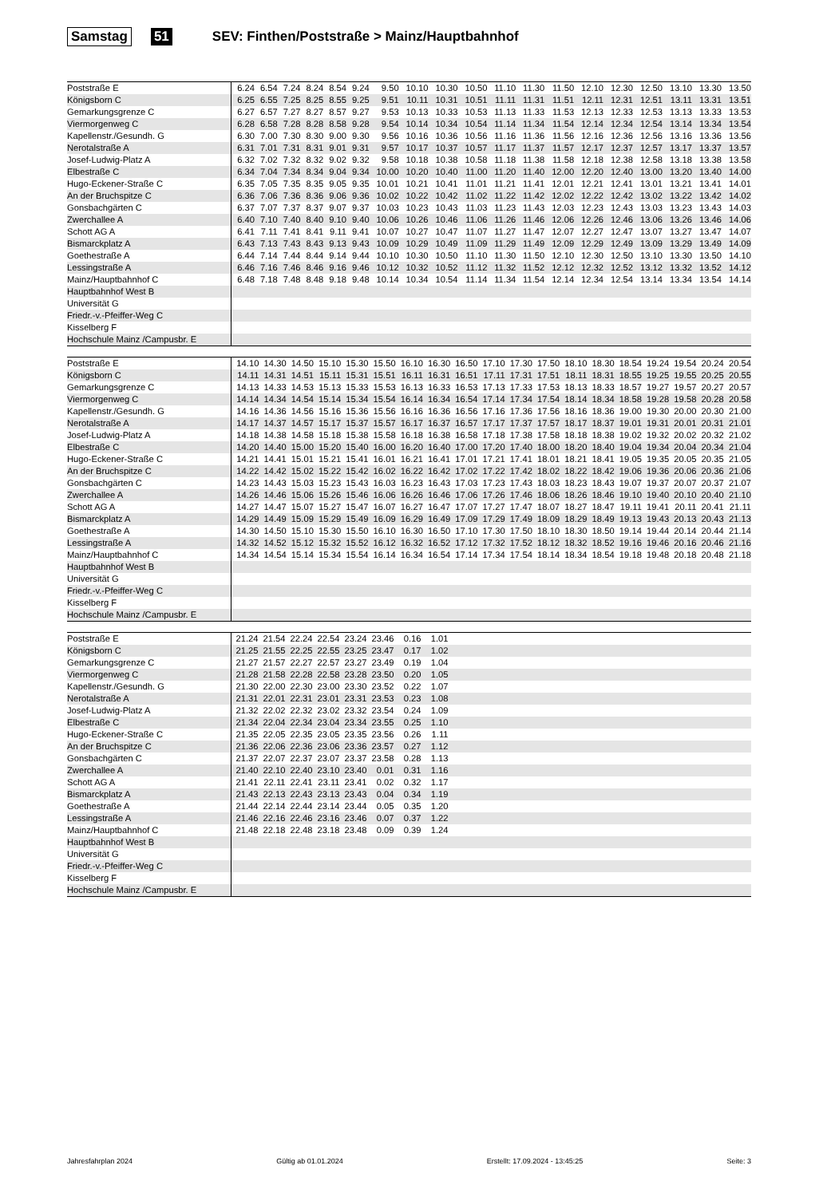Samstag 51 SEV: Finthen/Poststraße > Mainz/Hauptbahnhof
| Poststraße E | 6.24 | 6.54 | 7.24 | 8.24 | 8.54 | 9.24 | 9.50 | 10.10 | 10.30 | 10.50 | 11.10 | 11.30 | 11.50 | 12.10 | 12.30 | 12.50 | 13.10 | 13.30 | 13.50 |
| Königsborn C | 6.25 | 6.55 | 7.25 | 8.25 | 8.55 | 9.25 | 9.51 | 10.11 | 10.31 | 10.51 | 11.11 | 11.31 | 11.51 | 12.11 | 12.31 | 12.51 | 13.11 | 13.31 | 13.51 |
| Gemarkungsgrenze C | 6.27 | 6.57 | 7.27 | 8.27 | 8.57 | 9.27 | 9.53 | 10.13 | 10.33 | 10.53 | 11.13 | 11.33 | 11.53 | 12.13 | 12.33 | 12.53 | 13.13 | 13.33 | 13.53 |
| Viermorgenweg C | 6.28 | 6.58 | 7.28 | 8.28 | 8.58 | 9.28 | 9.54 | 10.14 | 10.34 | 10.54 | 11.14 | 11.34 | 11.54 | 12.14 | 12.34 | 12.54 | 13.14 | 13.34 | 13.54 |
| Kapellenstr./Gesundh. G | 6.30 | 7.00 | 7.30 | 8.30 | 9.00 | 9.30 | 9.56 | 10.16 | 10.36 | 10.56 | 11.16 | 11.36 | 11.56 | 12.16 | 12.36 | 12.56 | 13.16 | 13.36 | 13.56 |
| Nerotalstraße A | 6.31 | 7.01 | 7.31 | 8.31 | 9.01 | 9.31 | 9.57 | 10.17 | 10.37 | 10.57 | 11.17 | 11.37 | 11.57 | 12.17 | 12.37 | 12.57 | 13.17 | 13.37 | 13.57 |
| Josef-Ludwig-Platz A | 6.32 | 7.02 | 7.32 | 8.32 | 9.02 | 9.32 | 9.58 | 10.18 | 10.38 | 10.58 | 11.18 | 11.38 | 11.58 | 12.18 | 12.38 | 12.58 | 13.18 | 13.38 | 13.58 |
| Elbestraße C | 6.34 | 7.04 | 7.34 | 8.34 | 9.04 | 9.34 | 10.00 | 10.20 | 10.40 | 11.00 | 11.20 | 11.40 | 12.00 | 12.20 | 12.40 | 13.00 | 13.20 | 13.40 | 14.00 |
| Hugo-Eckener-Straße C | 6.35 | 7.05 | 7.35 | 8.35 | 9.05 | 9.35 | 10.01 | 10.21 | 10.41 | 11.01 | 11.21 | 11.41 | 12.01 | 12.21 | 12.41 | 13.01 | 13.21 | 13.41 | 14.01 |
| An der Bruchspitze C | 6.36 | 7.06 | 7.36 | 8.36 | 9.06 | 9.36 | 10.02 | 10.22 | 10.42 | 11.02 | 11.22 | 11.42 | 12.02 | 12.22 | 12.42 | 13.02 | 13.22 | 13.42 | 14.02 |
| Gonsbachgärten C | 6.37 | 7.07 | 7.37 | 8.37 | 9.07 | 9.37 | 10.03 | 10.23 | 10.43 | 11.03 | 11.23 | 11.43 | 12.03 | 12.23 | 12.43 | 13.03 | 13.23 | 13.43 | 14.03 |
| Zwerchallee A | 6.40 | 7.10 | 7.40 | 8.40 | 9.10 | 9.40 | 10.06 | 10.26 | 10.46 | 11.06 | 11.26 | 11.46 | 12.06 | 12.26 | 12.46 | 13.06 | 13.26 | 13.46 | 14.06 |
| Schott AG A | 6.41 | 7.11 | 7.41 | 8.41 | 9.11 | 9.41 | 10.07 | 10.27 | 10.47 | 11.07 | 11.27 | 11.47 | 12.07 | 12.27 | 12.47 | 13.07 | 13.27 | 13.47 | 14.07 |
| Bismarckplatz A | 6.43 | 7.13 | 7.43 | 8.43 | 9.13 | 9.43 | 10.09 | 10.29 | 10.49 | 11.09 | 11.29 | 11.49 | 12.09 | 12.29 | 12.49 | 13.09 | 13.29 | 13.49 | 14.09 |
| Goethestraße A | 6.44 | 7.14 | 7.44 | 8.44 | 9.14 | 9.44 | 10.10 | 10.30 | 10.50 | 11.10 | 11.30 | 11.50 | 12.10 | 12.30 | 12.50 | 13.10 | 13.30 | 13.50 | 14.10 |
| Lessingstraße A | 6.46 | 7.16 | 7.46 | 8.46 | 9.16 | 9.46 | 10.12 | 10.32 | 10.52 | 11.12 | 11.32 | 11.52 | 12.12 | 12.32 | 12.52 | 13.12 | 13.32 | 13.52 | 14.12 |
| Mainz/Hauptbahnhof C | 6.48 | 7.18 | 7.48 | 8.48 | 9.18 | 9.48 | 10.14 | 10.34 | 10.54 | 11.14 | 11.34 | 11.54 | 12.14 | 12.34 | 12.54 | 13.14 | 13.34 | 13.54 | 14.14 |
| Hauptbahnhof West B | | | | | | | | | | | | | | | | | | | |
| Universität G | | | | | | | | | | | | | | | | | | | |
| Friedr.-v.-Pfeiffer-Weg C | | | | | | | | | | | | | | | | | | | |
| Kisselberg F | | | | | | | | | | | | | | | | | | | |
| Hochschule Mainz /Campusbr. E | | | | | | | | | | | | | | | | | | | |
| Poststraße E | 14.10 | 14.30 | 14.50 | 15.10 | 15.30 | 15.50 | 16.10 | 16.30 | 16.50 | 17.10 | 17.30 | 17.50 | 18.10 | 18.30 | 18.54 | 19.24 | 19.54 | 20.24 | 20.54 |
| Königsborn C | 14.11 | 14.31 | 14.51 | 15.11 | 15.31 | 15.51 | 16.11 | 16.31 | 16.51 | 17.11 | 17.31 | 17.51 | 18.11 | 18.31 | 18.55 | 19.25 | 19.55 | 20.25 | 20.55 |
| Gemarkungsgrenze C | 14.13 | 14.33 | 14.53 | 15.13 | 15.33 | 15.53 | 16.13 | 16.33 | 16.53 | 17.13 | 17.33 | 17.53 | 18.13 | 18.33 | 18.57 | 19.27 | 19.57 | 20.27 | 20.57 |
| Viermorgenweg C | 14.14 | 14.34 | 14.54 | 15.14 | 15.34 | 15.54 | 16.14 | 16.34 | 16.54 | 17.14 | 17.34 | 17.54 | 18.14 | 18.34 | 18.58 | 19.28 | 19.58 | 20.28 | 20.58 |
| Kapellenstr./Gesundh. G | 14.16 | 14.36 | 14.56 | 15.16 | 15.36 | 15.56 | 16.16 | 16.36 | 16.56 | 17.16 | 17.36 | 17.56 | 18.16 | 18.36 | 19.00 | 19.30 | 20.00 | 20.30 | 21.00 |
| Nerotalstraße A | 14.17 | 14.37 | 14.57 | 15.17 | 15.37 | 15.57 | 16.17 | 16.37 | 16.57 | 17.17 | 17.37 | 17.57 | 18.17 | 18.37 | 19.01 | 19.31 | 20.01 | 20.31 | 21.01 |
| Josef-Ludwig-Platz A | 14.18 | 14.38 | 14.58 | 15.18 | 15.38 | 15.58 | 16.18 | 16.38 | 16.58 | 17.18 | 17.38 | 17.58 | 18.18 | 18.38 | 19.02 | 19.32 | 20.02 | 20.32 | 21.02 |
| Elbestraße C | 14.20 | 14.40 | 15.00 | 15.20 | 15.40 | 16.00 | 16.20 | 16.40 | 17.00 | 17.20 | 17.40 | 18.00 | 18.20 | 18.40 | 19.04 | 19.34 | 20.04 | 20.34 | 21.04 |
| Hugo-Eckener-Straße C | 14.21 | 14.41 | 15.01 | 15.21 | 15.41 | 16.01 | 16.21 | 16.41 | 17.01 | 17.21 | 17.41 | 18.01 | 18.21 | 18.41 | 19.05 | 19.35 | 20.05 | 20.35 | 21.05 |
| An der Bruchspitze C | 14.22 | 14.42 | 15.02 | 15.22 | 15.42 | 16.02 | 16.22 | 16.42 | 17.02 | 17.22 | 17.42 | 18.02 | 18.22 | 18.42 | 19.06 | 19.36 | 20.06 | 20.36 | 21.06 |
| Gonsbachgärten C | 14.23 | 14.43 | 15.03 | 15.23 | 15.43 | 16.03 | 16.23 | 16.43 | 17.03 | 17.23 | 17.43 | 18.03 | 18.23 | 18.43 | 19.07 | 19.37 | 20.07 | 20.37 | 21.07 |
| Zwerchallee A | 14.26 | 14.46 | 15.06 | 15.26 | 15.46 | 16.06 | 16.26 | 16.46 | 17.06 | 17.26 | 17.46 | 18.06 | 18.26 | 18.46 | 19.10 | 19.40 | 20.10 | 20.40 | 21.10 |
| Schott AG A | 14.27 | 14.47 | 15.07 | 15.27 | 15.47 | 16.07 | 16.27 | 16.47 | 17.07 | 17.27 | 17.47 | 18.07 | 18.27 | 18.47 | 19.11 | 19.41 | 20.11 | 20.41 | 21.11 |
| Bismarckplatz A | 14.29 | 14.49 | 15.09 | 15.29 | 15.49 | 16.09 | 16.29 | 16.49 | 17.09 | 17.29 | 17.49 | 18.09 | 18.29 | 18.49 | 19.13 | 19.43 | 20.13 | 20.43 | 21.13 |
| Goethestraße A | 14.30 | 14.50 | 15.10 | 15.30 | 15.50 | 16.10 | 16.30 | 16.50 | 17.10 | 17.30 | 17.50 | 18.10 | 18.30 | 18.50 | 19.14 | 19.44 | 20.14 | 20.44 | 21.14 |
| Lessingstraße A | 14.32 | 14.52 | 15.12 | 15.32 | 15.52 | 16.12 | 16.32 | 16.52 | 17.12 | 17.32 | 17.52 | 18.12 | 18.32 | 18.52 | 19.16 | 19.46 | 20.16 | 20.46 | 21.16 |
| Mainz/Hauptbahnhof C | 14.34 | 14.54 | 15.14 | 15.34 | 15.54 | 16.14 | 16.34 | 16.54 | 17.14 | 17.34 | 17.54 | 18.14 | 18.34 | 18.54 | 19.18 | 19.48 | 20.18 | 20.48 | 21.18 |
| Hauptbahnhof West B | | | | | | | | | | | | | | | | | | | |
| Universität G | | | | | | | | | | | | | | | | | | | |
| Friedr.-v.-Pfeiffer-Weg C | | | | | | | | | | | | | | | | | | | |
| Kisselberg F | | | | | | | | | | | | | | | | | | | |
| Hochschule Mainz /Campusbr. E | | | | | | | | | | | | | | | | | | | |
| Poststraße E | 21.24 | 21.54 | 22.24 | 22.54 | 23.24 | 23.46 | 0.16 | 1.01 | |
| Königsborn C | 21.25 | 21.55 | 22.25 | 22.55 | 23.25 | 23.47 | 0.17 | 1.02 | |
| Gemarkungsgrenze C | 21.27 | 21.57 | 22.27 | 22.57 | 23.27 | 23.49 | 0.19 | 1.04 | |
| Viermorgenweg C | 21.28 | 21.58 | 22.28 | 22.58 | 23.28 | 23.50 | 0.20 | 1.05 | |
| Kapellenstr./Gesundh. G | 21.30 | 22.00 | 22.30 | 23.00 | 23.30 | 23.52 | 0.22 | 1.07 | |
| Nerotalstraße A | 21.31 | 22.01 | 22.31 | 23.01 | 23.31 | 23.53 | 0.23 | 1.08 | |
| Josef-Ludwig-Platz A | 21.32 | 22.02 | 22.32 | 23.02 | 23.32 | 23.54 | 0.24 | 1.09 | |
| Elbestraße C | 21.34 | 22.04 | 22.34 | 23.04 | 23.34 | 23.55 | 0.25 | 1.10 | |
| Hugo-Eckener-Straße C | 21.35 | 22.05 | 22.35 | 23.05 | 23.35 | 23.56 | 0.26 | 1.11 | |
| An der Bruchspitze C | 21.36 | 22.06 | 22.36 | 23.06 | 23.36 | 23.57 | 0.27 | 1.12 | |
| Gonsbachgärten C | 21.37 | 22.07 | 22.37 | 23.07 | 23.37 | 23.58 | 0.28 | 1.13 | |
| Zwerchallee A | 21.40 | 22.10 | 22.40 | 23.10 | 23.40 | 0.01 | 0.31 | 1.16 | |
| Schott AG A | 21.41 | 22.11 | 22.41 | 23.11 | 23.41 | 0.02 | 0.32 | 1.17 | |
| Bismarckplatz A | 21.43 | 22.13 | 22.43 | 23.13 | 23.43 | 0.04 | 0.34 | 1.19 | |
| Goethestraße A | 21.44 | 22.14 | 22.44 | 23.14 | 23.44 | 0.05 | 0.35 | 1.20 | |
| Lessingstraße A | 21.46 | 22.16 | 22.46 | 23.16 | 23.46 | 0.07 | 0.37 | 1.22 | |
| Mainz/Hauptbahnhof C | 21.48 | 22.18 | 22.48 | 23.18 | 23.48 | 0.09 | 0.39 | 1.24 | |
| Hauptbahnhof West B | | | | | | | | | |
| Universität G | | | | | | | | | |
| Friedr.-v.-Pfeiffer-Weg C | | | | | | | | | |
| Kisselberg F | | | | | | | | | |
| Hochschule Mainz /Campusbr. E | | | | | | | | | |
Jahresfahrplan 2024 Gültig ab 01.01.2024 Erstellt: 17.09.2024 - 13:45:25 Seite: 3